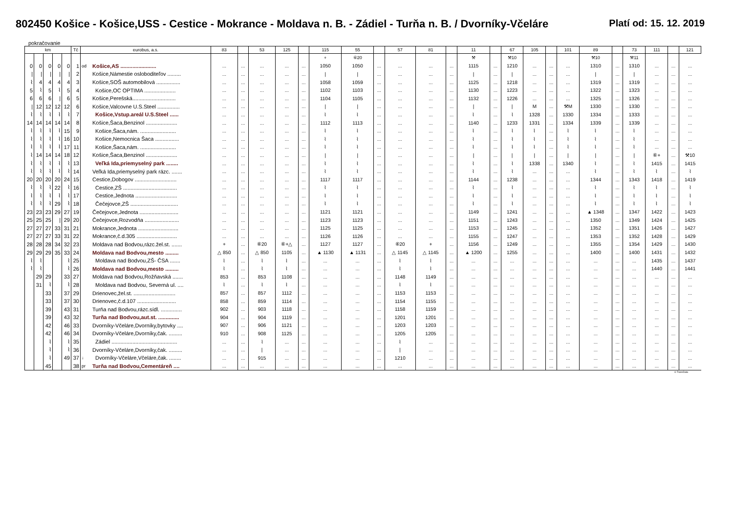802450 Košice - Košice,USS - Cestice - Mokrance - Moldava n. B. - Zádiel - Turňa n. B. / Dvorníky-Včeláre
Platí od: 15. 12. 2019
pokračovanie
| km | | | | | Tč | eurobus, a.s. | | 83 | | 53 | 125 | | 115 | 55 | | 57 | 81 | | 11 | | 67 | 105 | | 101 | 89 | | 73 | 111 | | 121 |
| --- | --- | --- | --- | --- | --- | --- | --- | --- | --- | --- | --- | --- | --- | --- | --- | --- | --- | --- | --- | --- | --- | --- | --- | --- | --- | --- | --- | --- | --- | --- |
| | | | | | | | | | | | | | + | ⑥20 | | | | | ⚒ | | ⚒10 | | | | ⚒10 | | ⚒11 | | | |
| 0 | 0 | 0 | 0 | 0 | 1 | od | Košice,AS ........................ | ... | ... | ... | ... | ... | 1050 | 1050 | ... | ... | ... | ... | 1115 | ... | 1210 | ... | ... | ... | 1310 | ... | 1310 | ... | ... | ... |
| / | / | / | / | / | 2 | | Košice,Námestie osloboditeľov ......... | ... | ... | ... | ... | ... | / | / | ... | ... | ... | ... | / | ... | / | ... | ... | ... | / | ... | / | ... | ... | ... |
| ⌇ | 4 | 4 | 4 | 4 | 3 | | Košice,SOŠ automobilová ................ | ... | ... | ... | ... | ... | 1058 | 1059 | ... | ... | ... | ... | 1125 | ... | 1218 | ... | ... | ... | 1319 | ... | 1319 | ... | ... | ... |
| 5 | ⌇ | 5 | ⌇ | 5 | 4 | | Košice,OC OPTIMA ..................... | ... | ... | ... | ... | ... | 1102 | 1103 | ... | ... | ... | ... | 1130 | ... | 1223 | ... | ... | ... | 1322 | ... | 1323 | ... | ... | ... |
| 6 | 6 | 6 | / | 6 | 5 | | Košice,Perešská............................. | ... | ... | ... | ... | ... | 1104 | 1105 | ... | ... | ... | ... | 1132 | ... | 1226 | ... | ... | ... | 1325 | ... | 1326 | ... | ... | ... |
| / | 12 | 12 | 12 | 12 | 6 | | Košice,Valcovne U.S.Steel ............... | ... | ... | ... | ... | ... | / | / | ... | ... | ... | ... | / | ... | / | M | ... | ⚒M | 1330 | ... | 1330 | ... | ... | ... |
| ⌇ | ⌇ | ⌇ | ⌇ | ⌇ | 7 | | Košice,Vstup.areál U.S.Steel ...... | ... | ... | ... | ... | ... | ⌇ | ⌇ | ... | ... | ... | ... | ⌇ | ... | ⌇ | 1328 | ... | 1330 | 1334 | ... | 1333 | ... | ... | ... |
| 14 | 14 | 14 | 14 | 14 | 8 | | Košice,Šaca,Benzinol ..................... | ... | ... | ... | ... | ... | 1112 | 1113 | ... | ... | ... | ... | 1140 | ... | 1233 | 1331 | ... | 1334 | 1339 | ... | 1339 | ... | ... | ... |
| ⌇ | ⌇ | ⌇ | ⌇ | 15 | 9 | | Košice,Šaca,nám. ........................ | ... | ... | ... | ... | ... | ⌇ | ⌇ | ... | ... | ... | ... | ⌇ | ... | ⌇ | ⌇ | ... | ⌇ | ⌇ | ... | ⌇ | ... | ... | ... |
| ⌇ | ⌇ | ⌇ | ⌇ | 16 | 10 | | Košice,Nemocnica Šaca ................ | ... | ... | ... | ... | ... | ⌇ | ⌇ | ... | ... | ... | ... | ⌇ | ... | ⌇ | ⌇ | ... | ⌇ | ⌇ | ... | ⌇ | ... | ... | ... |
| ⌇ | ⌇ | ⌇ | ⌇ | 17 | 11 | | Košice,Šaca,nám. ........................ | ... | ... | ... | ... | ... | ⌇ | ⌇ | ... | ... | ... | ... | ⌇ | ... | ⌇ | ⌇ | ... | ⌇ | ⌇ | ... | ⌇ | ... | ... | ... |
| ⌇ | 14 | 14 | 14 | 18 | 12 | | Košice,Šaca,Benzinol ..................... | ... | ... | ... | ... | ... | / | / | ... | ... | ... | ... | / | ... | / | / | ... | / | / | ... | / | ⑥+ | ... | ⚒10 |
| ⌇ | ⌇ | ⌇ | ⌇ | ⌇ | 13 | | Veľká Ida,priemyselný park ........ | ... | ... | ... | ... | ... | ⌇ | ⌇ | ... | ... | ... | ... | ⌇ | ... | ⌇ | 1338 | ... | 1340 | ⌇ | ... | ⌇ | 1415 | ... | 1415 |
| ⌇ | ⌇ | ⌇ | ⌇ | ⌇ | 14 | | Veľká Ida,priemyselný park rázc. ....... | ... | ... | ... | ... | ... | ⌇ | ⌇ | ... | ... | ... | ... | ⌇ | ... | ⌇ | ... | ... | ... | ⌇ | ... | ⌇ | ⌇ | ... | ⌇ |
| 20 | 20 | 20 | 20 | 24 | 15 | | Cestice,Dobogov ............................ | ... | ... | ... | ... | ... | 1117 | 1117 | ... | ... | ... | ... | 1144 | ... | 1238 | ... | ... | ... | 1344 | ... | 1343 | 1418 | ... | 1419 |
| ⌇ | ⌇ | ⌇ | 22 | ⌇ | 16 | | Cestice,ZŠ .................................... | ... | ... | ... | ... | ... | ⌇ | ⌇ | ... | ... | ... | ... | ⌇ | ... | ⌇ | ... | ... | ... | ⌇ | ... | ⌇ | ⌇ | ... | ⌇ |
| ⌇ | ⌇ | ⌇ | ⌇ | ⌇ | 17 | | Cestice,Jednota ............................ | ... | ... | ... | ... | ... | ⌇ | ⌇ | ... | ... | ... | ... | ⌇ | ... | ⌇ | ... | ... | ... | ⌇ | ... | ⌇ | ⌇ | ... | ⌇ |
| ⌇ | ⌇ | ⌇ | 29 | ⌇ | 18 | | Čečejovce,ZŠ ................................ | ... | ... | ... | ... | ... | ⌇ | ⌇ | ... | ... | ... | ... | ⌇ | ... | ⌇ | ... | ... | ... | ⌇ | ... | ⌇ | ⌇ | ... | ⌇ |
| 23 | 23 | 23 | 29 | 27 | 19 | | Čečejovce,Jednota .......................... | ... | ... | ... | ... | ... | 1121 | 1121 | ... | ... | ... | ... | 1149 | ... | 1241 | ... | ... | ... | ▲ 1348 | ... | 1347 | 1422 | ... | 1423 |
| 25 | 25 | 25 | / | 29 | 20 | | Čečejovce,Rozvodňa ....................... | ... | ... | ... | ... | ... | 1123 | 1123 | ... | ... | ... | ... | 1151 | ... | 1243 | ... | ... | ... | 1350 | ... | 1349 | 1424 | ... | 1425 |
| 27 | 27 | 27 | 33 | 31 | 21 | | Mokrance,Jednota ........................... | ... | ... | ... | ... | ... | 1125 | 1125 | ... | ... | ... | ... | 1153 | ... | 1245 | ... | ... | ... | 1352 | ... | 1351 | 1426 | ... | 1427 |
| 27 | 27 | 27 | 33 | 31 | 22 | | Mokrance,č.d.305 ........................... | ... | ... | ... | ... | ... | 1126 | 1126 | ... | ... | ... | ... | 1155 | ... | 1247 | ... | ... | ... | 1353 | ... | 1352 | 1428 | ... | 1429 |
| 28 | 28 | 28 | 34 | 32 | 23 | | Moldava nad Bodvou,rázc.žel.st. ....... | + | ... | ⑥20 | ⑥+△ | ... | 1127 | 1127 | ... | ⑥20 | + | ... | 1156 | ... | 1249 | ... | ... | ... | 1355 | ... | 1354 | 1429 | ... | 1430 |
| 29 | 29 | 29 | 35 | 33 | 24 | | Moldava nad Bodvou,mesto ......... | △ 850 | ... | △ 850 | 1105 | ... | ▲ 1130 | ▲ 1131 | ... | △ 1145 | △ 1145 | ... | ▲ 1200 | ... | 1255 | ... | ... | ... | 1400 | ... | 1400 | 1431 | ... | 1432 |
| ⌇ | ⌇ | | | ⌇ | 25 | | Moldava nad Bodvou,ZŠ- ČSA ....... | ⌇ | ... | ⌇ | ⌇ | ... | ... | ... | ... | ⌇ | ⌇ | ... | ... | ... | ... | ... | ... | ... | ... | ... | ... | 1435 | ... | 1437 |
| ⌇ | ⌇ | | | ⌇ | 26 | | Moldava nad Bodvou,mesto ......... | ⌇ | ... | ⌇ | ⌇ | ... | ... | ... | ... | ⌇ | ⌇ | ... | ... | ... | ... | ... | ... | ... | ... | ... | ... | 1440 | ... | 1441 |
| | 29 | 29 | | 33 | 27 | | Moldava nad Bodvou,Rožňavská ....... | 853 | ... | 853 | 1108 | ... | ... | ... | ... | 1148 | 1149 | ... | ... | ... | ... | ... | ... | ... | ... | ... | ... | ... | ... | ... |
| | 31 | ⌇ | | ⌇ | 28 | | Moldava nad Bodvou, Severná ul. .... | ⌇ | ... | ⌇ | ⌇ | ... | ... | ... | ... | ⌇ | ⌇ | ... | ... | ... | ... | ... | ... | ... | ... | ... | ... | ... | ... | ... |
| | | 33 | | 37 | 29 | | Drienovec,žel.st. ............................ | 857 | ... | 857 | 1112 | ... | ... | ... | ... | 1153 | 1153 | ... | ... | ... | ... | ... | ... | ... | ... | ... | ... | ... | ... | ... |
| | | 33 | | 37 | 30 | | Drienovec,č.d.107 .......................... | 858 | ... | 859 | 1114 | ... | ... | ... | ... | 1154 | 1155 | ... | ... | ... | ... | ... | ... | ... | ... | ... | ... | ... | ... | ... |
| | | 39 | | 43 | 31 | | Turňa nad Bodvou,rázc.sídl. .............. | 902 | ... | 903 | 1118 | ... | ... | ... | ... | 1158 | 1159 | ... | ... | ... | ... | ... | ... | ... | ... | ... | ... | ... | ... | ... |
| | | 39 | | 43 | 32 | | Turňa nad Bodvou,aut.st. .............. | 904 | ... | 904 | 1119 | ... | ... | ... | ... | 1201 | 1201 | ... | ... | ... | ... | ... | ... | ... | ... | ... | ... | ... | ... | ... |
| | | 42 | | 46 | 33 | | Dvorníky-Včeláre,Dvorníky,bytovky .... | 907 | ... | 906 | 1121 | ... | ... | ... | ... | 1203 | 1203 | ... | ... | ... | ... | ... | ... | ... | ... | ... | ... | ... | ... | ... |
| | | 42 | | 46 | 34 | | Dvorníky-Včeláre,Dvorníky,čak. ......... | 910 | ... | 908 | 1125 | ... | ... | ... | ... | 1205 | 1205 | ... | ... | ... | ... | ... | ... | ... | ... | ... | ... | ... | ... | ... |
| | | ⌇ | | ⌇ | 35 | | Zádiel ............................................ | ... | ... | ⌇ | ... | ... | ... | ... | ... | ⌇ | ... | ... | ... | ... | ... | ... | ... | ... | ... | ... | ... | ... | ... | ... |
| | | ⌇ | | ⌇ | 36 | | Dvorníky-Včeláre,Dvorníky,čak. ......... | ... | ... | / | ... | ... | ... | ... | ... | / | ... | ... | ... | ... | ... | ... | ... | ... | ... | ... | ... | ... | ... | ... |
| | | ⌇ | | 49 | 37 | ↓ | Dvorníky-Včeláre,Včeláre,čak. ........ | ... | ... | 915 | ... | ... | ... | ... | ... | 1210 | ... | ... | ... | ... | ... | ... | ... | ... | ... | ... | ... | ... | ... | ... |
| | | 45 | | | 38 | pr | Turňa nad Bodvou,Cementáreň .... | ... | ... | ... | ... | ... | ... | ... | ... | ... | ... | ... | ... | ... | ... | ... | ... | ... | ... | ... | ... | ... | ... | ... |
© TransData